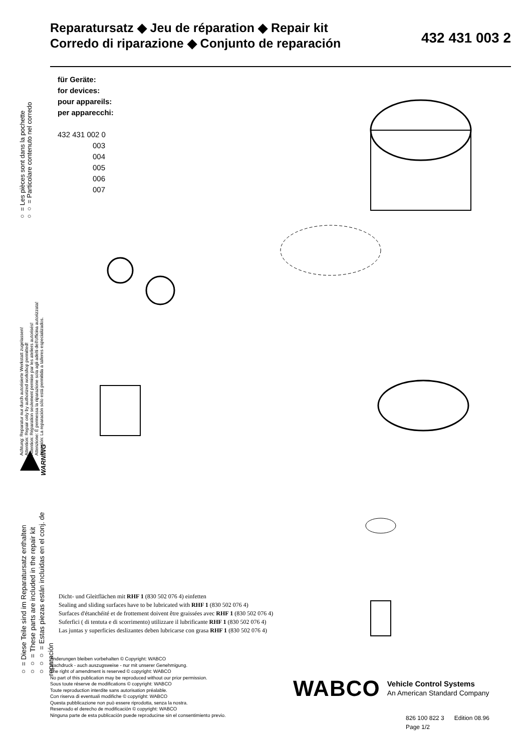Reparatursatz ◆ Jeu de réparation ◆ Repair kit
Corredo di riparazione ◆ Conjunto de reparación
432 431 003 2
für Geräte:
for devices:
pour appareils:
per apparecchi:
432 431 002 0
003
004
005
006
007
○ = Les pièces sont dans la pochette
○○ = Particolare contenuto nel corredo
Achtung: Reparatur nur durch autorisierte Werkstatt zugelassen!
Attention: Repair only by authorized workshop permitted!
Attention: Réparation seulement permise par les ateliers autorisés!
Attenzione: È permessa la riparazione sola agli adelti dell'officina autorizzata!
Atención: La reparación sólo está permitida a talleres especializados.
WARNING
○ = Diese Teile sind im Reparatursatz enthalten
○○ = These parts are included in the repair kit
○○○ = Estas piezas están incluidas en el conj. de reparación
Dicht- und Gleitflächen mit RHF 1 (830 502 076 4) einfetten
Sealing and sliding surfaces have to be lubricated with RHF 1 (830 502 076 4)
Surfaces d'étanchéité et de frottement doivent être graissées avec RHF 1 (830 502 076 4)
Suferfici ( di tentuta e di scorrimento) utilizzare il lubrificante RHF 1 (830 502 076 4)
Las juntas y superficies deslizantes deben lubricarse con grasa RHF 1 (830 502 076 4)
Änderungen bleiben vorbehalten © Copyright: WABCO
Nachdruck - auch auszugsweise - nur mit unserer Genehmigung.
The right of amendment is reserved © copyright: WABCO
No part of this publication may be reproduced without our prior permission.
Sous toute réserve de modifications © copyright: WABCO
Toute reproduction interdite sans autorisation préalable.
Con riserva di eventuali modifiche © copyright: WABCO
Questa pubblicazione non può essere riprodotta, senza la nostra.
Reservado el derecho de modificación © copyright: WABCO
Ninguna parte de esta publicación puede reproducirse sin el consentimiento previo.
WABCO
Vehicle Control Systems
An American Standard Company
826 100 822 3 Edition 08.96
Page 1/2